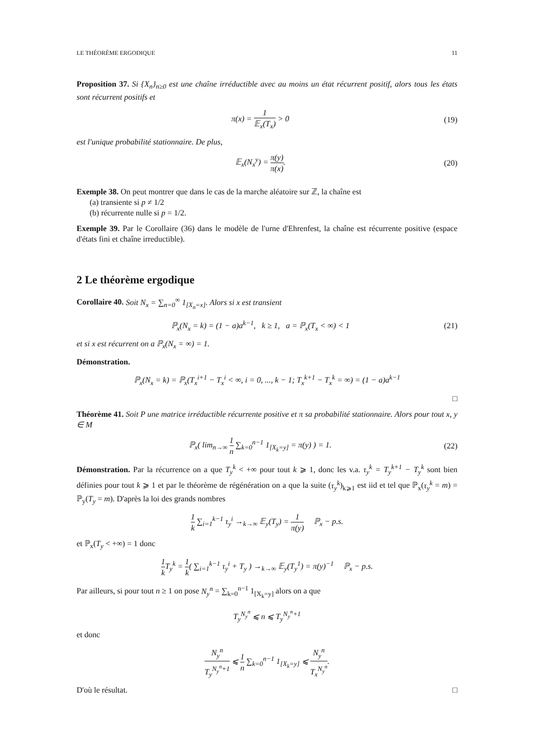LE THÉORÈME ERGODIQUE 11
Proposition 37. Si {X<sub>n</sub>}<sub>n≥0</sub> est une chaîne irréductible avec au moins un état récurrent positif, alors tous les états sont récurrent positifs et
π(x) = 1 𝔼<sub>x</sub>(T<sub>x</sub>) > 0 (19)
est l'unique probabilité stationnaire. De plus,
𝔼<sub>x</sub>(N<sub>x</sub><sup>y</sup>) = π(y) π(x). (20)
Exemple 38. On peut montrer que dans le cas de la marche aléatoire sur ℤ, la chaîne est
(a) transiente si p ≠ 1/2
(b) récurrente nulle si p = 1/2.
Exemple 39. Par le Corollaire (36) dans le modèle de l'urne d'Ehrenfest, la chaîne est récurrente positive (espace d'états fini et chaîne irreductible).
2 Le théorème ergodique
Corollaire 40. Soit N<sub>x</sub> = ∑<sub>n=0</sub><sup>∞</sup> 1<sub>[X<sub>n</sub>=x]</sub>. Alors si x est transient
ℙ<sub>x</sub>(N<sub>x</sub> = k) = (1 − a)a<sup>k−1</sup>, k ≥ 1, a = ℙ<sub>x</sub>(T<sub>x</sub> < ∞) < 1 (21)
et si x est récurrent on a ℙ<sub>x</sub>(N<sub>x</sub> = ∞) = 1.
Démonstration.
ℙ<sub>x</sub>(N<sub>x</sub> = k) = ℙ<sub>x</sub>(T<sub>x</sub><sup>i+1</sup> − T<sub>x</sub><sup>i</sup> < ∞, i = 0, ..., k − 1; T<sub>x</sub><sup>k+1</sup> − T<sub>x</sub><sup>k</sup> = ∞) = (1 − a)a<sup>k−1</sup>
□
Théorème 41. Soit P une matrice irréductible récurrente positive et π sa probabilité stationnaire. Alors pour tout x, y ∈ M
ℙ<sub>x</sub>( lim<sub>n→∞</sub> 1 n ∑<sub>k=0</sub><sup>n−1</sup> 1<sub>[X<sub>k</sub>=y]</sub> = π(y) ) = 1. (22)
Démonstration. Par la récurrence on a que T<sub>y</sub><sup>k</sup> < +∞ pour tout k ⩾ 1, donc les v.a. τ<sub>y</sub><sup>k</sup> = T<sub>y</sub><sup>k+1</sup> − T<sub>y</sub><sup>k</sup> sont bien définies pour tout k ⩾ 1 et par le théorème de régénération on a que la suite (τ<sub>y</sub><sup>k</sup>)<sub>k⩾1</sub> est iid et tel que ℙ<sub>x</sub>(τ<sub>y</sub><sup>k</sup> = m) = ℙ<sub>y</sub>(T<sub>y</sub> = m). D'après la loi des grands nombres
1 k ∑<sub>i=1</sub><sup>k−1</sup> τ<sub>y</sub><sup>i</sup> →<sub>k→∞</sub> 𝔼<sub>y</sub>(T<sub>y</sub>) = 1 π(y) ℙ<sub>x</sub> − p.s.
et ℙ<sub>x</sub>(T<sub>y</sub> < +∞) = 1 donc
1 k T<sub>y</sub><sup>k</sup> = 1 k( ∑<sub>i=1</sub><sup>k−1</sup> τ<sub>y</sub><sup>i</sup> + T<sub>y</sub> ) →<sub>k→∞</sub> 𝔼<sub>y</sub>(T<sub>y</sub><sup>1</sup>) = π(y)<sup>−1</sup> ℙ<sub>x</sub> − p.s.
Par ailleurs, si pour tout n ≥ 1 on pose N<sub>y</sub><sup>n</sup> = ∑<sub>k=0</sub><sup>n−1</sup> 1<sub>[X<sub>k</sub>=y]</sub> alors on a que
T<sub>y</sub><sup>N<sub>y</sub><sup>n</sup></sup> ⩽ n ⩽ T<sub>y</sub><sup>N<sub>y</sub><sup>n</sup>+1</sup>
et donc
N<sub>y</sub><sup>n</sup> T<sub>y</sub><sup>N<sub>y</sub><sup>n</sup>+1</sup> ⩽ 1 n ∑<sub>k=0</sub><sup>n−1</sup> 1<sub>[X<sub>k</sub>=y]</sub> ⩽ N<sub>y</sub><sup>n</sup> T<sub>x</sub><sup>N<sub>y</sub><sup>n</sup></sup>.
D'où le résultat. □